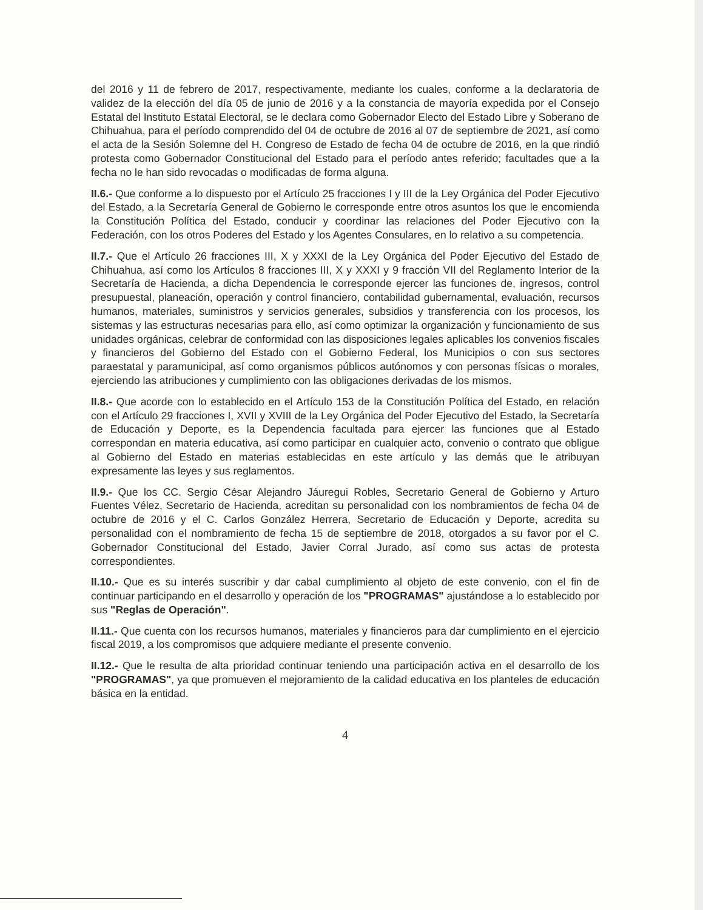del 2016 y 11 de febrero de 2017, respectivamente, mediante los cuales, conforme a la declaratoria de validez de la elección del día 05 de junio de 2016 y a la constancia de mayoría expedida por el Consejo Estatal del Instituto Estatal Electoral, se le declara como Gobernador Electo del Estado Libre y Soberano de Chihuahua, para el período comprendido del 04 de octubre de 2016 al 07 de septiembre de 2021, así como el acta de la Sesión Solemne del H. Congreso de Estado de fecha 04 de octubre de 2016, en la que rindió protesta como Gobernador Constitucional del Estado para el período antes referido; facultades que a la fecha no le han sido revocadas o modificadas de forma alguna.
II.6.- Que conforme a lo dispuesto por el Artículo 25 fracciones I y III de la Ley Orgánica del Poder Ejecutivo del Estado, a la Secretaría General de Gobierno le corresponde entre otros asuntos los que le encomienda la Constitución Política del Estado, conducir y coordinar las relaciones del Poder Ejecutivo con la Federación, con los otros Poderes del Estado y los Agentes Consulares, en lo relativo a su competencia.
II.7.- Que el Artículo 26 fracciones III, X y XXXI de la Ley Orgánica del Poder Ejecutivo del Estado de Chihuahua, así como los Artículos 8 fracciones III, X y XXXI y 9 fracción VII del Reglamento Interior de la Secretaría de Hacienda, a dicha Dependencia le corresponde ejercer las funciones de, ingresos, control presupuestal, planeación, operación y control financiero, contabilidad gubernamental, evaluación, recursos humanos, materiales, suministros y servicios generales, subsidios y transferencia con los procesos, los sistemas y las estructuras necesarias para ello, así como optimizar la organización y funcionamiento de sus unidades orgánicas, celebrar de conformidad con las disposiciones legales aplicables los convenios fiscales y financieros del Gobierno del Estado con el Gobierno Federal, los Municipios o con sus sectores paraestatal y paramunicipal, así como organismos públicos autónomos y con personas físicas o morales, ejerciendo las atribuciones y cumplimiento con las obligaciones derivadas de los mismos.
II.8.- Que acorde con lo establecido en el Artículo 153 de la Constitución Política del Estado, en relación con el Artículo 29 fracciones I, XVII y XVIII de la Ley Orgánica del Poder Ejecutivo del Estado, la Secretaría de Educación y Deporte, es la Dependencia facultada para ejercer las funciones que al Estado correspondan en materia educativa, así como participar en cualquier acto, convenio o contrato que obligue al Gobierno del Estado en materias establecidas en este artículo y las demás que le atribuyan expresamente las leyes y sus reglamentos.
II.9.- Que los CC. Sergio César Alejandro Jáuregui Robles, Secretario General de Gobierno y Arturo Fuentes Vélez, Secretario de Hacienda, acreditan su personalidad con los nombramientos de fecha 04 de octubre de 2016 y el C. Carlos González Herrera, Secretario de Educación y Deporte, acredita su personalidad con el nombramiento de fecha 15 de septiembre de 2018, otorgados a su favor por el C. Gobernador Constitucional del Estado, Javier Corral Jurado, así como sus actas de protesta correspondientes.
II.10.- Que es su interés suscribir y dar cabal cumplimiento al objeto de este convenio, con el fin de continuar participando en el desarrollo y operación de los "PROGRAMAS" ajustándose a lo establecido por sus "Reglas de Operación".
II.11.- Que cuenta con los recursos humanos, materiales y financieros para dar cumplimiento en el ejercicio fiscal 2019, a los compromisos que adquiere mediante el presente convenio.
II.12.- Que le resulta de alta prioridad continuar teniendo una participación activa en el desarrollo de los "PROGRAMAS", ya que promueven el mejoramiento de la calidad educativa en los planteles de educación básica en la entidad.
4